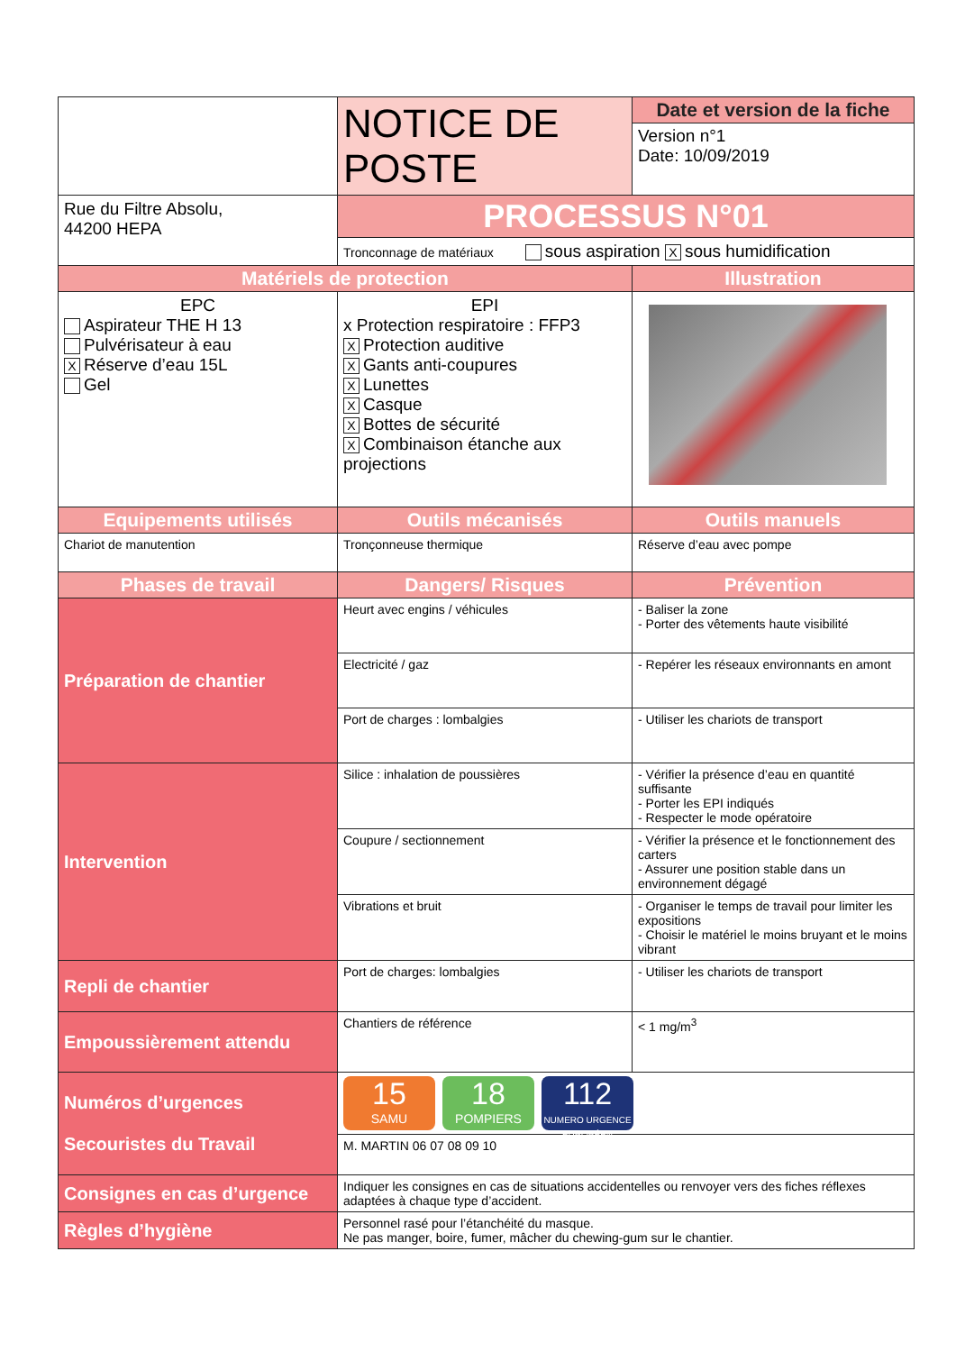| | NOTICE DE POSTE | Date et version de la fiche Version n°1 Date: 10/09/2019 |
| Rue du Filtre Absolu, 44200 HEPA | PROCESSUS N°01 Tronconnage de matériaux sous aspiration X sous humidification | |
| Matériels de protection | | Illustration |
| EPC Aspirateur THE H 13 Pulvérisateur à eau X Réserve d’eau 15L Gel | EPI x Protection respiratoire : FFP3 X Protection auditive X Gants anti-coupures X Lunettes X Casque X Bottes de sécurité X Combinaison étanche aux projections | |
| Equipements utilisés | Outils mécanisés | Outils manuels |
| Chariot de manutention | Tronçonneuse thermique | Réserve d’eau avec pompe |
| Phases de travail | Dangers/ Risques | Prévention |
| Préparation de chantier | Heurt avec engins / véhicules | - Baliser la zone - Porter des vêtements haute visibilité |
| | Electricité / gaz | - Repérer les réseaux environnants en amont |
| | Port de charges : lombalgies | - Utiliser les chariots de transport |
| Intervention | Silice : inhalation de poussières | - Vérifier la présence d’eau en quantité suffisante - Porter les EPI indiqués - Respecter le mode opératoire |
| | Coupure / sectionnement | - Vérifier la présence et le fonctionnement des carters - Assurer une position stable dans un environnement dégagé |
| | Vibrations et bruit | - Organiser le temps de travail pour limiter les expositions - Choisir le matériel le moins bruyant et le moins vibrant |
| Repli de chantier | Port de charges: lombalgies | - Utiliser les chariots de transport |
| Empoussièrement attendu | Chantiers de référence | < 1 mg/m<sup>3</sup> |
| Numéros d’urgences Secouristes du Travail | 15 SAMU 18 POMPIERS 112 NUMERO URGENCE EUROPÉEN | |
| | M. MARTIN 06 07 08 09 10 | |
| Consignes en cas d’urgence | Indiquer les consignes en cas de situations accidentelles ou renvoyer vers des fiches réflexes adaptées à chaque type d’accident. | |
| Règles d’hygiène | Personnel rasé pour l’étanchéité du masque. Ne pas manger, boire, fumer, mâcher du chewing-gum sur le chantier. | |